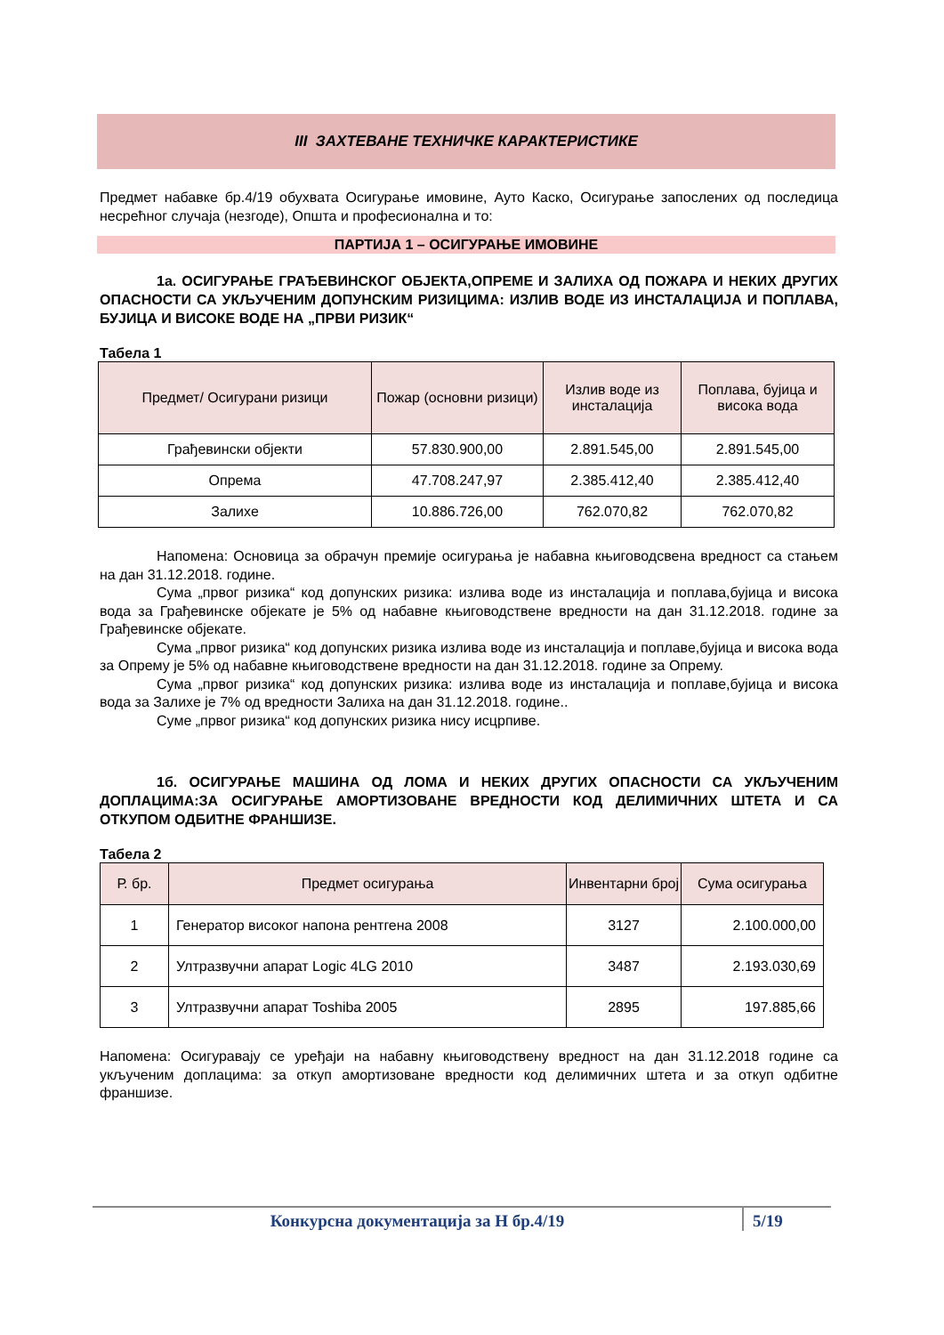III ЗАХТЕВАНЕ ТЕХНИЧКЕ КАРАКТЕРИСТИКЕ
Предмет набавке бр.4/19 обухвата Осигурање имовине, Ауто Каско, Осигурање запослених од последица несрећног случаја (незгоде), Општа и професионална и то:
ПАРТИЈА 1 – ОСИГУРАЊЕ ИМОВИНЕ
1а. ОСИГУРАЊЕ ГРАЂЕВИНСКОГ ОБЈЕКТА,ОПРЕМЕ И ЗАЛИХА ОД ПОЖАРА И НЕКИХ ДРУГИХ ОПАСНОСТИ СА УКЉУЧЕНИМ ДОПУНСКИМ РИЗИЦИМА: ИЗЛИВ ВОДЕ ИЗ ИНСТАЛАЦИЈА И ПОПЛАВА, БУЈИЦА И ВИСОКЕ ВОДЕ НА „ПРВИ РИЗИК“
Табела 1
| Предмет/ Осигурани ризици | Пожар (основни ризици) | Излив воде из инсталација | Поплава, бујица и висока вода |
| --- | --- | --- | --- |
| Грађевински објекти | 57.830.900,00 | 2.891.545,00 | 2.891.545,00 |
| Опрема | 47.708.247,97 | 2.385.412,40 | 2.385.412,40 |
| Залихе | 10.886.726,00 | 762.070,82 | 762.070,82 |
Напомена: Основица за обрачун премије осигурања је набавна књиговодсвена вредност са стањем на дан 31.12.2018. године.
Сума „првог ризика“ код допунских ризика: излива воде из инсталација и поплава,бујица и висока вода за Грађевинске објекате је 5% од набавне књиговодствене вредности на дан 31.12.2018. године за Грађевинске објекате.
Сума „првог ризика“ код допунских ризика излива воде из инсталација и поплаве,бујица и висока вода за Опрему је 5% од набавне књиговодствене вредности на дан 31.12.2018. године за Опрему.
Сума „првог ризика“ код допунских ризика: излива воде из инсталација и поплаве,бујица и висока вода за Залихе је 7% од вредности Залиха на дан 31.12.2018. године..
Суме „првог ризика“ код допунских ризика нису исцрпиве.
1б. ОСИГУРАЊЕ МАШИНА ОД ЛОМА И НЕКИХ ДРУГИХ ОПАСНОСТИ СА УКЉУЧЕНИМ ДОПЛАЦИМА:ЗА ОСИГУРАЊЕ АМОРТИЗОВАНЕ ВРЕДНОСТИ КОД ДЕЛИМИЧНИХ ШТЕТА И СА ОТКУПОМ ОДБИТНЕ ФРАНШИЗЕ.
Табела 2
| Р. бр. | Предмет осигурања | Инвентарни број | Сума осигурања |
| --- | --- | --- | --- |
| 1 | Генератор високог напона рентгена 2008 | 3127 | 2.100.000,00 |
| 2 | Ултразвучни апарат Logic 4LG 2010 | 3487 | 2.193.030,69 |
| 3 | Ултразвучни апарат Toshiba 2005 | 2895 | 197.885,66 |
Напомена: Осигуравају се уређаји на набавну књиговодствену вредност на дан 31.12.2018 године са укљученим доплацима: за откуп амортизоване вредности код делимичних штета и за откуп одбитне франшизе.
Конкурсна документација за Н бр.4/19 5/19